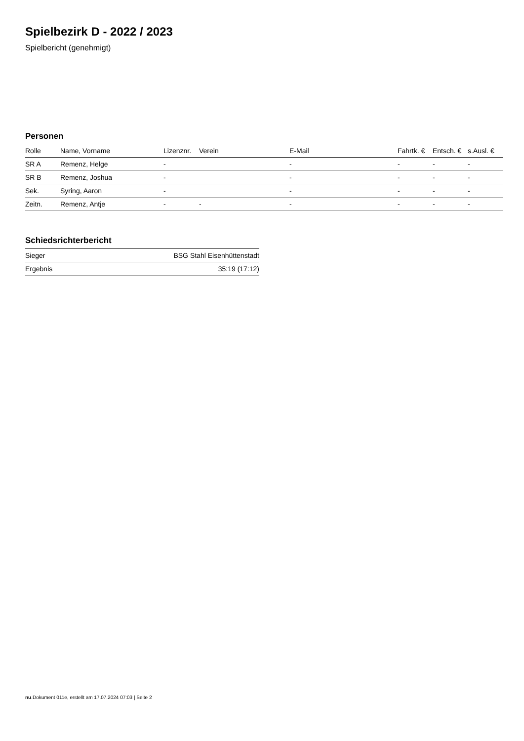Spielbezirk D - 2022 / 2023
Spielbericht (genehmigt)
Personen
| Rolle | Name, Vorname | Lizenznr. | Verein | E-Mail | Fahrtk. € | Entsch. € | s.Ausl. € |
| --- | --- | --- | --- | --- | --- | --- | --- |
| SR A | Remenz, Helge | - | | - | - | - | - |
| SR B | Remenz, Joshua | - | | - | - | - | - |
| Sek. | Syring, Aaron | - | | - | - | - | - |
| Zeitn. | Remenz, Antje | - | - | - | - | - | - |
Schiedsrichterbericht
| Sieger | BSG Stahl Eisenhüttenstadt |
| Ergebnis | 35:19 (17:12) |
nu.Dokument 011e, erstellt am 17.07.2024 07:03 | Seite 2